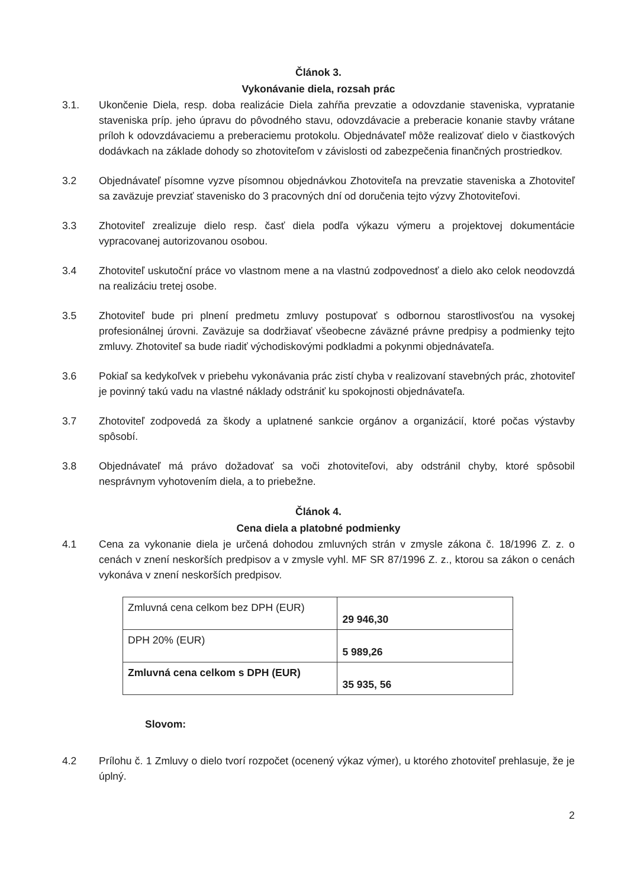Článok 3.
Vykonávanie diela, rozsah prác
3.1. Ukončenie Diela, resp. doba realizácie Diela zahŕňa prevzatie a odovzdanie staveniska, vypratanie staveniska príp. jeho úpravu do pôvodného stavu, odovzdávacie a preberacie konanie stavby vrátane príloh k odovzdávaciemu a preberaciemu protokolu. Objednávateľ môže realizovať dielo v čiastkových dodávkach na základe dohody so zhotoviteľom v závislosti od zabezpečenia finančných prostriedkov.
3.2 Objednávateľ písomne vyzve písomnou objednávkou Zhotoviteľa na prevzatie staveniska a Zhotoviteľ sa zaväzuje prevziať stavenisko do 3 pracovných dní od doručenia tejto výzvy Zhotoviteľovi.
3.3 Zhotoviteľ zrealizuje dielo resp. časť diela podľa výkazu výmeru a projektovej dokumentácie vypracovanej autorizovanou osobou.
3.4 Zhotoviteľ uskutoční práce vo vlastnom mene a na vlastnú zodpovednosť a dielo ako celok neodovzdá na realizáciu tretej osobe.
3.5 Zhotoviteľ bude pri plnení predmetu zmluvy postupovať s odbornou starostlivosťou na vysokej profesionálnej úrovni. Zaväzuje sa dodržiavať všeobecne záväzné právne predpisy a podmienky tejto zmluvy. Zhotoviteľ sa bude riadiť východiskovými podkladmi a pokynmi objednávateľa.
3.6 Pokiaľ sa kedykoľvek v priebehu vykonávania prác zistí chyba v realizovaní stavebných prác, zhotoviteľ je povinný takú vadu na vlastné náklady odstrániť ku spokojnosti objednávateľa.
3.7 Zhotoviteľ zodpovedá za škody a uplatnené sankcie orgánov a organizácií, ktoré počas výstavby spôsobí.
3.8 Objednávateľ má právo dožadovať sa voči zhotoviteľovi, aby odstránil chyby, ktoré spôsobil nesprávnym vyhotovením diela, a to priebežne.
Článok 4.
Cena diela a platobné podmienky
4.1 Cena za vykonanie diela je určená dohodou zmluvných strán v zmysle zákona č. 18/1996 Z. z. o cenách v znení neskorších predpisov a v zmysle vyhl. MF SR 87/1996 Z. z., ktorou sa zákon o cenách vykonáva v znení neskorších predpisov.
| Zmluvná cena celkom bez DPH (EUR) | 29 946,30 |
| DPH 20% (EUR) | 5 989,26 |
| Zmluvná cena celkom s DPH (EUR) | 35 935, 56 |
Slovom:
4.2 Prílohu č. 1 Zmluvy o dielo tvorí rozpočet (ocenený výkaz výmer), u ktorého zhotoviteľ prehlasuje, že je úplný.
2